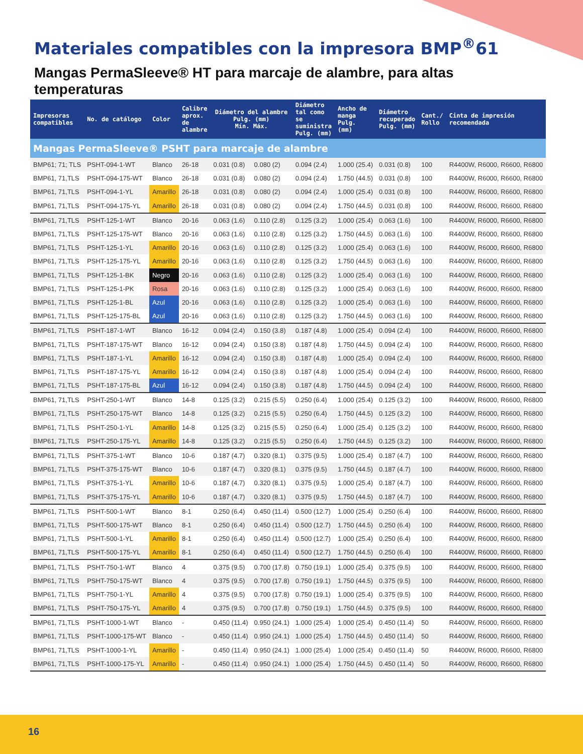Materiales compatibles con la impresora BMP<sup>®</sup>61
Mangas PermaSleeve® HT para marcaje de alambre, para altas temperaturas
| Impresoras compatibles | No. de catálogo | Color | Calibre aprox. de alambre | Diámetro del alambre Pulg. (mm) Mín. Máx. | | Diámetro tal como se suministra Pulg. (mm) | Ancho de manga Pulg. (mm) | Diámetro recuperado Pulg. (mm) | Cant./ Rollo | Cinta de impresión recomendada |
| --- | --- | --- | --- | --- | --- | --- | --- | --- | --- | --- |
| Mangas PermaSleeve® PSHT para marcaje de alambre | | | | | | | | | | |
| BMP61; 71; TLS | PSHT-094-1-WT | Blanco | 26-18 | 0.031 (0.8) | 0.080 (2) | 0.094 (2.4) | 1.000 (25.4) | 0.031 (0.8) | 100 | R4400W, R6000, R6600, R6800 |
| BMP61, 71,TLS | PSHT-094-175-WT | Blanco | 26-18 | 0.031 (0.8) | 0.080 (2) | 0.094 (2.4) | 1.750 (44.5) | 0.031 (0.8) | 100 | R4400W, R6000, R6600, R6800 |
| BMP61, 71,TLS | PSHT-094-1-YL | Amarillo | 26-18 | 0.031 (0.8) | 0.080 (2) | 0.094 (2.4) | 1.000 (25.4) | 0.031 (0.8) | 100 | R4400W, R6000, R6600, R6800 |
| BMP61, 71,TLS | PSHT-094-175-YL | Amarillo | 26-18 | 0.031 (0.8) | 0.080 (2) | 0.094 (2.4) | 1.750 (44.5) | 0.031 (0.8) | 100 | R4400W, R6000, R6600, R6800 |
| BMP61, 71,TLS | PSHT-125-1-WT | Blanco | 20-16 | 0.063 (1.6) | 0.110 (2.8) | 0.125 (3.2) | 1.000 (25.4) | 0.063 (1.6) | 100 | R4400W, R6000, R6600, R6800 |
| BMP61, 71,TLS | PSHT-125-175-WT | Blanco | 20-16 | 0.063 (1.6) | 0.110 (2.8) | 0.125 (3.2) | 1.750 (44.5) | 0.063 (1.6) | 100 | R4400W, R6000, R6600, R6800 |
| BMP61, 71,TLS | PSHT-125-1-YL | Amarillo | 20-16 | 0.063 (1.6) | 0.110 (2.8) | 0.125 (3.2) | 1.000 (25.4) | 0.063 (1.6) | 100 | R4400W, R6000, R6600, R6800 |
| BMP61, 71,TLS | PSHT-125-175-YL | Amarillo | 20-16 | 0.063 (1.6) | 0.110 (2.8) | 0.125 (3.2) | 1.750 (44.5) | 0.063 (1.6) | 100 | R4400W, R6000, R6600, R6800 |
| BMP61, 71,TLS | PSHT-125-1-BK | Negro | 20-16 | 0.063 (1.6) | 0.110 (2.8) | 0.125 (3.2) | 1.000 (25.4) | 0.063 (1.6) | 100 | R4400W, R6000, R6600, R6800 |
| BMP61, 71,TLS | PSHT-125-1-PK | Rosa | 20-16 | 0.063 (1.6) | 0.110 (2.8) | 0.125 (3.2) | 1.000 (25.4) | 0.063 (1.6) | 100 | R4400W, R6000, R6600, R6800 |
| BMP61, 71,TLS | PSHT-125-1-BL | Azul | 20-16 | 0.063 (1.6) | 0.110 (2.8) | 0.125 (3.2) | 1.000 (25.4) | 0.063 (1.6) | 100 | R4400W, R6000, R6600, R6800 |
| BMP61, 71,TLS | PSHT-125-175-BL | Azul | 20-16 | 0.063 (1.6) | 0.110 (2.8) | 0.125 (3.2) | 1.750 (44.5) | 0.063 (1.6) | 100 | R4400W, R6000, R6600, R6800 |
| BMP61, 71,TLS | PSHT-187-1-WT | Blanco | 16-12 | 0.094 (2.4) | 0.150 (3.8) | 0.187 (4.8) | 1.000 (25.4) | 0.094 (2.4) | 100 | R4400W, R6000, R6600, R6800 |
| BMP61, 71,TLS | PSHT-187-175-WT | Blanco | 16-12 | 0.094 (2.4) | 0.150 (3.8) | 0.187 (4.8) | 1.750 (44.5) | 0.094 (2.4) | 100 | R4400W, R6000, R6600, R6800 |
| BMP61, 71,TLS | PSHT-187-1-YL | Amarillo | 16-12 | 0.094 (2.4) | 0.150 (3.8) | 0.187 (4.8) | 1.000 (25.4) | 0.094 (2.4) | 100 | R4400W, R6000, R6600, R6800 |
| BMP61, 71,TLS | PSHT-187-175-YL | Amarillo | 16-12 | 0.094 (2.4) | 0.150 (3.8) | 0.187 (4.8) | 1.000 (25.4) | 0.094 (2.4) | 100 | R4400W, R6000, R6600, R6800 |
| BMP61, 71,TLS | PSHT-187-175-BL | Azul | 16-12 | 0.094 (2.4) | 0.150 (3.8) | 0.187 (4.8) | 1.750 (44.5) | 0.094 (2.4) | 100 | R4400W, R6000, R6600, R6800 |
| BMP61, 71,TLS | PSHT-250-1-WT | Blanco | 14-8 | 0.125 (3.2) | 0.215 (5.5) | 0.250 (6.4) | 1.000 (25.4) | 0.125 (3.2) | 100 | R4400W, R6000, R6600, R6800 |
| BMP61, 71,TLS | PSHT-250-175-WT | Blanco | 14-8 | 0.125 (3.2) | 0.215 (5.5) | 0.250 (6.4) | 1.750 (44.5) | 0.125 (3.2) | 100 | R4400W, R6000, R6600, R6800 |
| BMP61, 71,TLS | PSHT-250-1-YL | Amarillo | 14-8 | 0.125 (3.2) | 0.215 (5.5) | 0.250 (6.4) | 1.000 (25.4) | 0.125 (3.2) | 100 | R4400W, R6000, R6600, R6800 |
| BMP61, 71,TLS | PSHT-250-175-YL | Amarillo | 14-8 | 0.125 (3.2) | 0.215 (5.5) | 0.250 (6.4) | 1.750 (44.5) | 0.125 (3.2) | 100 | R4400W, R6000, R6600, R6800 |
| BMP61, 71,TLS | PSHT-375-1-WT | Blanco | 10-6 | 0.187 (4.7) | 0.320 (8.1) | 0.375 (9.5) | 1.000 (25.4) | 0.187 (4.7) | 100 | R4400W, R6000, R6600, R6800 |
| BMP61, 71,TLS | PSHT-375-175-WT | Blanco | 10-6 | 0.187 (4.7) | 0.320 (8.1) | 0.375 (9.5) | 1.750 (44.5) | 0.187 (4.7) | 100 | R4400W, R6000, R6600, R6800 |
| BMP61, 71,TLS | PSHT-375-1-YL | Amarillo | 10-6 | 0.187 (4.7) | 0.320 (8.1) | 0.375 (9.5) | 1.000 (25.4) | 0.187 (4.7) | 100 | R4400W, R6000, R6600, R6800 |
| BMP61, 71,TLS | PSHT-375-175-YL | Amarillo | 10-6 | 0.187 (4.7) | 0.320 (8.1) | 0.375 (9.5) | 1.750 (44.5) | 0.187 (4.7) | 100 | R4400W, R6000, R6600, R6800 |
| BMP61, 71,TLS | PSHT-500-1-WT | Blanco | 8-1 | 0.250 (6.4) | 0.450 (11.4) | 0.500 (12.7) | 1.000 (25.4) | 0.250 (6.4) | 100 | R4400W, R6000, R6600, R6800 |
| BMP61, 71,TLS | PSHT-500-175-WT | Blanco | 8-1 | 0.250 (6.4) | 0.450 (11.4) | 0.500 (12.7) | 1.750 (44.5) | 0.250 (6.4) | 100 | R4400W, R6000, R6600, R6800 |
| BMP61, 71,TLS | PSHT-500-1-YL | Amarillo | 8-1 | 0.250 (6.4) | 0.450 (11.4) | 0.500 (12.7) | 1.000 (25.4) | 0.250 (6.4) | 100 | R4400W, R6000, R6600, R6800 |
| BMP61, 71,TLS | PSHT-500-175-YL | Amarillo | 8-1 | 0.250 (6.4) | 0.450 (11.4) | 0.500 (12.7) | 1.750 (44.5) | 0.250 (6.4) | 100 | R4400W, R6000, R6600, R6800 |
| BMP61, 71,TLS | PSHT-750-1-WT | Blanco | 4 | 0.375 (9.5) | 0.700 (17.8) | 0.750 (19.1) | 1.000 (25.4) | 0.375 (9.5) | 100 | R4400W, R6000, R6600, R6800 |
| BMP61, 71,TLS | PSHT-750-175-WT | Blanco | 4 | 0.375 (9.5) | 0.700 (17.8) | 0.750 (19.1) | 1.750 (44.5) | 0.375 (9.5) | 100 | R4400W, R6000, R6600, R6800 |
| BMP61, 71,TLS | PSHT-750-1-YL | Amarillo | 4 | 0.375 (9.5) | 0.700 (17.8) | 0.750 (19.1) | 1.000 (25.4) | 0.375 (9.5) | 100 | R4400W, R6000, R6600, R6800 |
| BMP61, 71,TLS | PSHT-750-175-YL | Amarillo | 4 | 0.375 (9.5) | 0.700 (17.8) | 0.750 (19.1) | 1.750 (44.5) | 0.375 (9.5) | 100 | R4400W, R6000, R6600, R6800 |
| BMP61, 71,TLS | PSHT-1000-1-WT | Blanco | - | 0.450 (11.4) | 0.950 (24.1) | 1.000 (25.4) | 1.000 (25.4) | 0.450 (11.4) | 50 | R4400W, R6000, R6600, R6800 |
| BMP61, 71,TLS | PSHT-1000-175-WT | Blanco | - | 0.450 (11.4) | 0.950 (24.1) | 1.000 (25.4) | 1.750 (44.5) | 0.450 (11.4) | 50 | R4400W, R6000, R6600, R6800 |
| BMP61, 71,TLS | PSHT-1000-1-YL | Amarillo | - | 0.450 (11.4) | 0.950 (24.1) | 1.000 (25.4) | 1.000 (25.4) | 0.450 (11.4) | 50 | R4400W, R6000, R6600, R6800 |
| BMP61, 71,TLS | PSHT-1000-175-YL | Amarillo | - | 0.450 (11.4) | 0.950 (24.1) | 1.000 (25.4) | 1.750 (44.5) | 0.450 (11.4) | 50 | R4400W, R6000, R6600, R6800 |
16